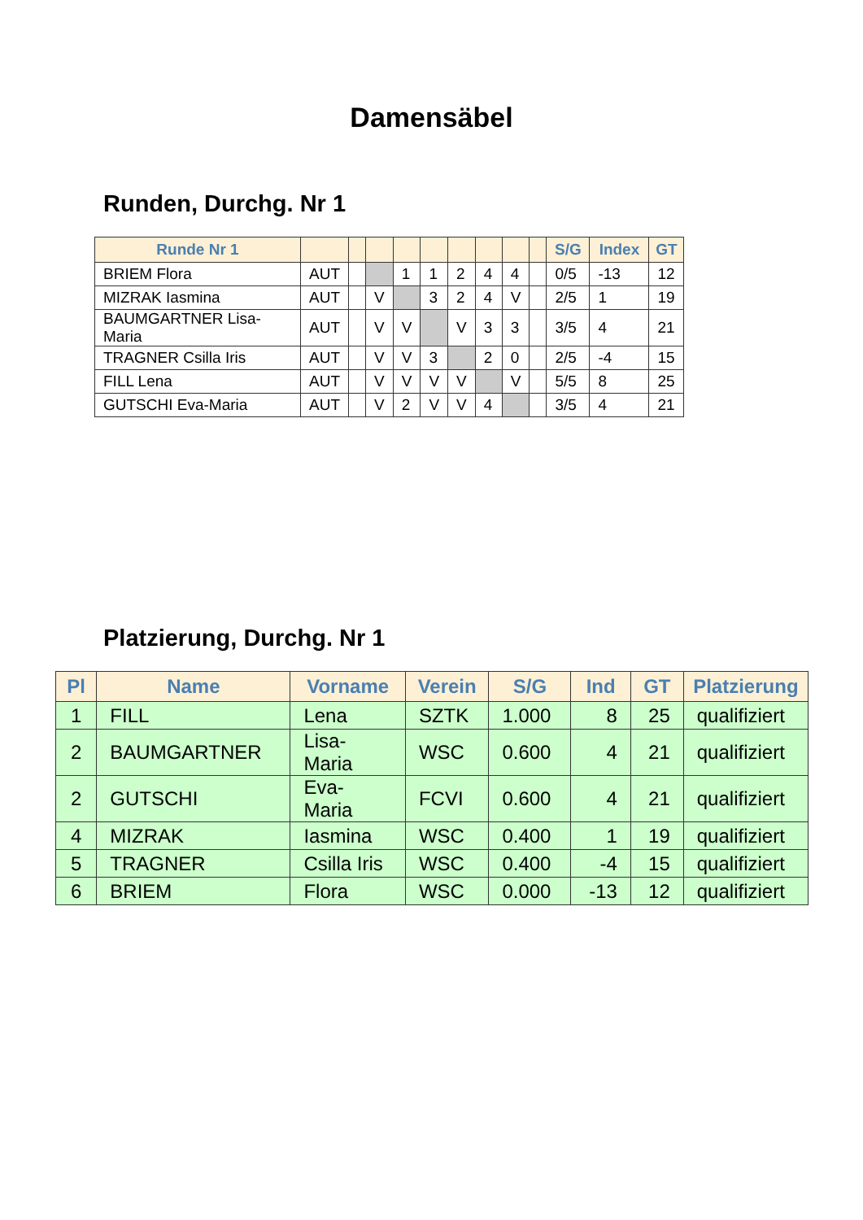Damensäbel
Runden, Durchg. Nr 1
| Runde Nr 1 | | | | | | | | | | S/G | Index | GT |
| --- | --- | --- | --- | --- | --- | --- | --- | --- | --- | --- | --- | --- |
| BRIEM Flora | AUT | | | 1 | 1 | 2 | 4 | 4 | | 0/5 | -13 | 12 |
| MIZRAK Iasmina | AUT | | V | | 3 | 2 | 4 | V | | 2/5 | 1 | 19 |
| BAUMGARTNER Lisa-Maria | AUT | | V | V | | V | 3 | 3 | | 3/5 | 4 | 21 |
| TRAGNER Csilla Iris | AUT | | V | V | 3 | | 2 | 0 | | 2/5 | -4 | 15 |
| FILL Lena | AUT | | V | V | V | V | | V | | 5/5 | 8 | 25 |
| GUTSCHI Eva-Maria | AUT | | V | 2 | V | V | 4 | | | 3/5 | 4 | 21 |
Platzierung, Durchg. Nr 1
| Pl | Name | Vorname | Verein | S/G | Ind | GT | Platzierung |
| --- | --- | --- | --- | --- | --- | --- | --- |
| 1 | FILL | Lena | SZTK | 1.000 | 8 | 25 | qualifiziert |
| 2 | BAUMGARTNER | Lisa- Maria | WSC | 0.600 | 4 | 21 | qualifiziert |
| 2 | GUTSCHI | Eva- Maria | FCVI | 0.600 | 4 | 21 | qualifiziert |
| 4 | MIZRAK | Iasmina | WSC | 0.400 | 1 | 19 | qualifiziert |
| 5 | TRAGNER | Csilla Iris | WSC | 0.400 | -4 | 15 | qualifiziert |
| 6 | BRIEM | Flora | WSC | 0.000 | -13 | 12 | qualifiziert |